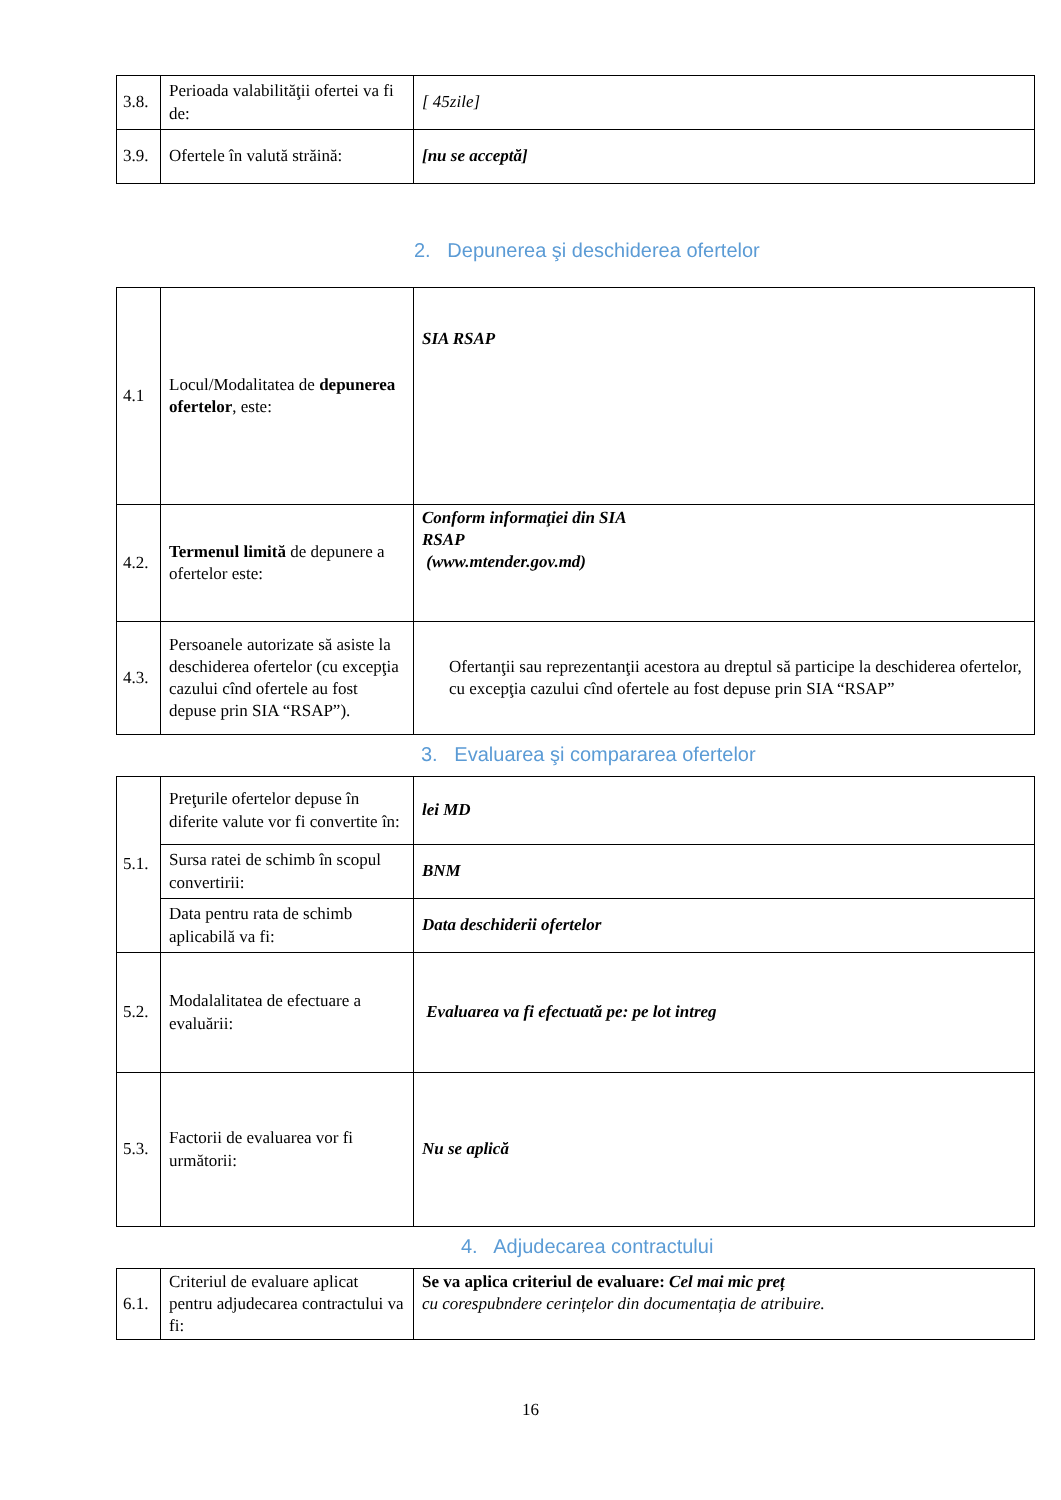| 3.8. | Perioada valabilităţii ofertei va fi de: | [ 45zile] |
| 3.9. | Ofertele în valută străină: | [nu se acceptă] |
2. Depunerea şi deschiderea ofertelor
| 4.1 | Locul/Modalitatea de depunerea ofertelor , este: | SIA RSAP |
| 4.2. | Termenul limită de depunere a ofertelor este: | Conform informaţiei din SIA RSAP (www.mtender.gov.md) |
| 4.3. | Persoanele autorizate să asiste la deschiderea ofertelor (cu excepţia cazului cînd ofertele au fost depuse prin SIA “RSAP”). | Ofertanţii sau reprezentanţii acestora au dreptul să participe la deschiderea ofertelor, cu excepţia cazului cînd ofertele au fost depuse prin SIA “RSAP” |
3. Evaluarea şi compararea ofertelor
| 5.1. | Preţurile ofertelor depuse în diferite valute vor fi convertite în: | lei MD |
| | Sursa ratei de schimb în scopul convertirii: | BNM |
| | Data pentru rata de schimb aplicabilă va fi: | Data deschiderii ofertelor |
| 5.2. | Modalalitatea de efectuare a evaluării: | Evaluarea va fi efectuată pe: pe lot intreg |
| 5.3. | Factorii de evaluarea vor fi următorii: | Nu se aplică |
4. Adjudecarea contractului
| 6.1. | Criteriul de evaluare aplicat pentru adjudecarea contractului va fi: | Se va aplica criteriul de evaluare: Cel mai mic preț cu corespubndere cerințelor din documentația de atribuire. |
16